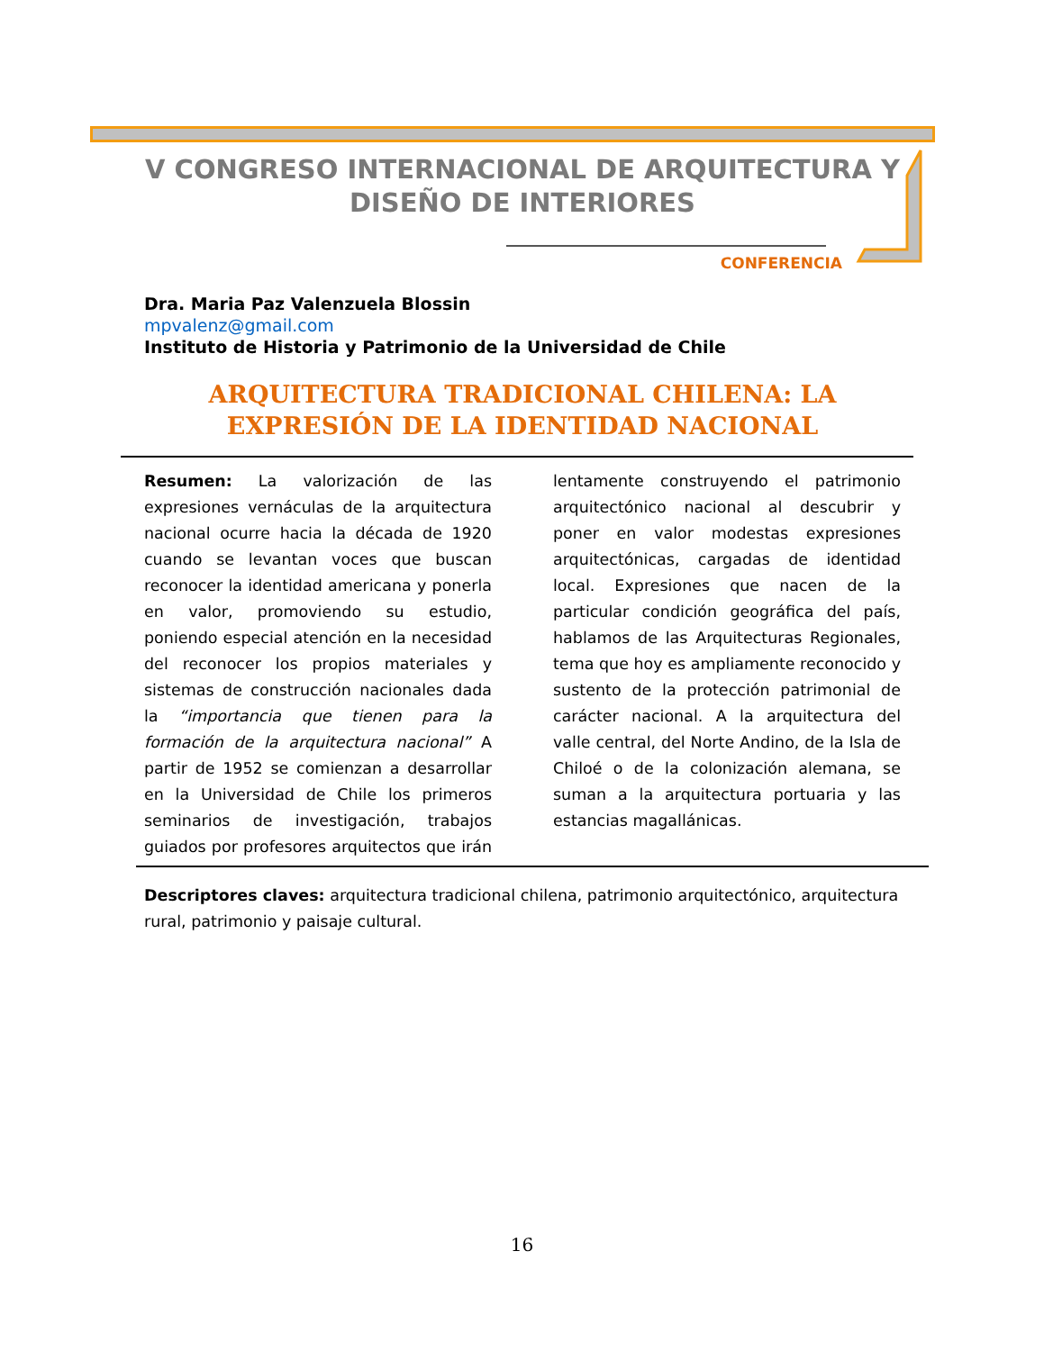V CONGRESO INTERNACIONAL DE ARQUITECTURA Y DISEÑO DE INTERIORES
CONFERENCIA
Dra. Maria Paz Valenzuela Blossin
mpvalenz@gmail.com
Instituto de Historia y Patrimonio de la Universidad de Chile
ARQUITECTURA TRADICIONAL CHILENA: LA EXPRESIÓN DE LA IDENTIDAD NACIONAL
Resumen: La valorización de las expresiones vernáculas de la arquitectura nacional ocurre hacia la década de 1920 cuando se levantan voces que buscan reconocer la identidad americana y ponerla en valor, promoviendo su estudio, poniendo especial atención en la necesidad del reconocer los propios materiales y sistemas de construcción nacionales dada la “importancia que tienen para la formación de la arquitectura nacional” A partir de 1952 se comienzan a desarrollar en la Universidad de Chile los primeros seminarios de investigación, trabajos guiados por profesores arquitectos que irán lentamente construyendo el patrimonio arquitectónico nacional al descubrir y poner en valor modestas expresiones arquitectónicas, cargadas de identidad local. Expresiones que nacen de la particular condición geográfica del país, hablamos de las Arquitecturas Regionales, tema que hoy es ampliamente reconocido y sustento de la protección patrimonial de carácter nacional. A la arquitectura del valle central, del Norte Andino, de la Isla de Chiloé o de la colonización alemana, se suman a la arquitectura portuaria y las estancias magallánicas.
Descriptores claves: arquitectura tradicional chilena, patrimonio arquitectónico, arquitectura rural, patrimonio y paisaje cultural.
16